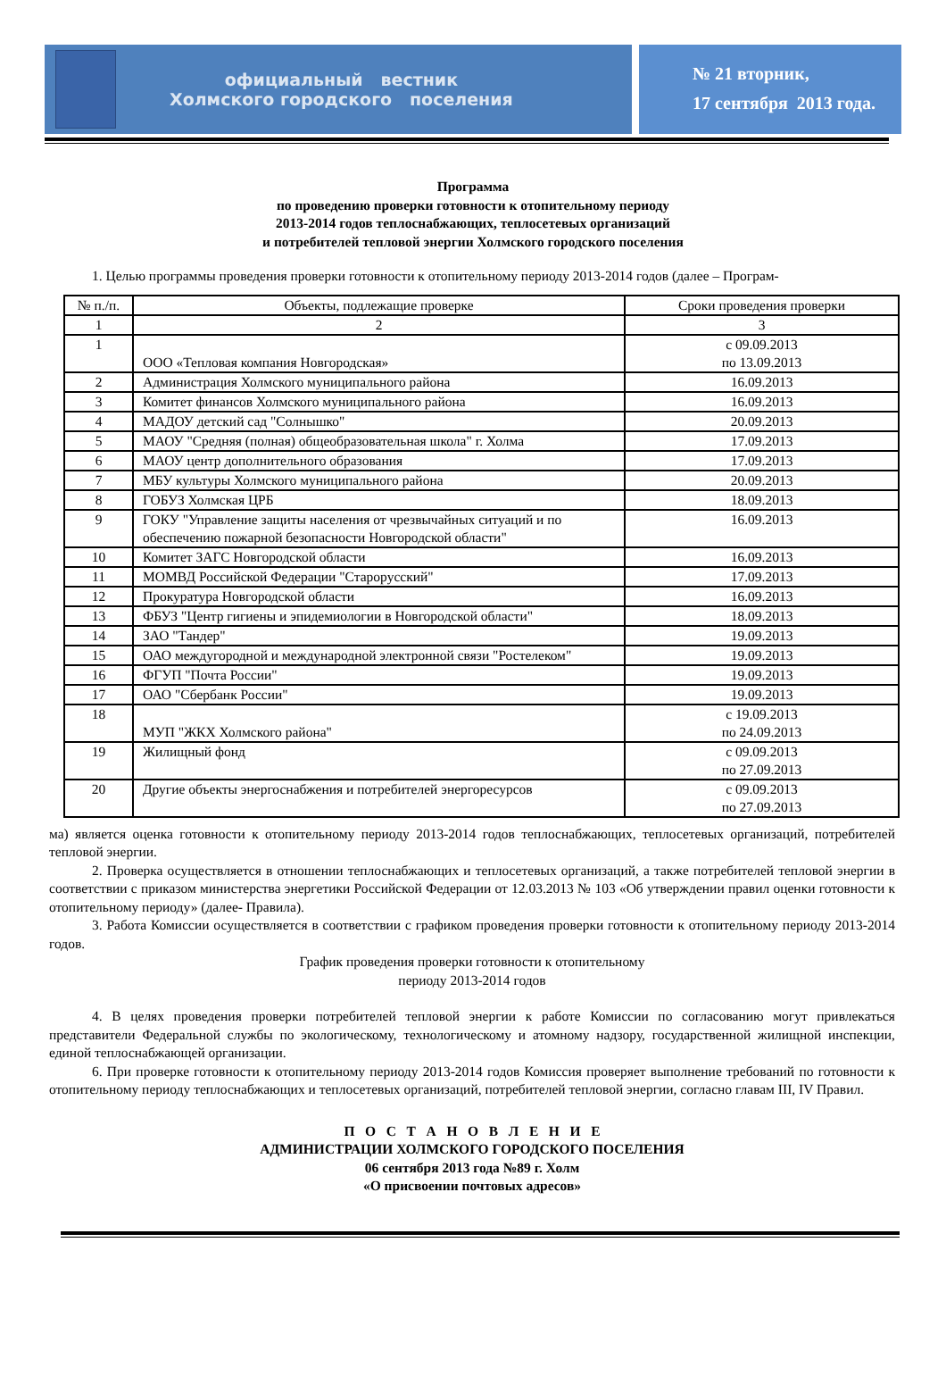официальный вестник
Холмского городского поселения
№ 21 вторник,
17 сентября 2013 года.
Программа
по проведению проверки готовности к отопительному периоду
2013-2014 годов теплоснабжающих, теплосетевых организаций
и потребителей тепловой энергии Холмского городского поселения
1. Целью программы проведения проверки готовности к отопительному периоду 2013-2014 годов (далее – Програм-
| № п./п. | Объекты, подлежащие проверке | Сроки проведения проверки |
| 1 | 2 | 3 |
| 1 | ООО «Тепловая компания Новгородская» | с 09.09.2013 по 13.09.2013 |
| 2 | Администрация Холмского муниципального района | 16.09.2013 |
| 3 | Комитет финансов Холмского муниципального района | 16.09.2013 |
| 4 | МАДОУ детский сад "Солнышко" | 20.09.2013 |
| 5 | МАОУ "Средняя (полная) общеобразовательная школа" г. Холма | 17.09.2013 |
| 6 | МАОУ центр дополнительного образования | 17.09.2013 |
| 7 | МБУ культуры Холмского муниципального района | 20.09.2013 |
| 8 | ГОБУЗ Холмская ЦРБ | 18.09.2013 |
| 9 | ГОКУ "Управление защиты населения от чрезвычайных ситуаций и по обеспечению пожарной безопасности Новгородской области" | 16.09.2013 |
| 10 | Комитет ЗАГС Новгородской области | 16.09.2013 |
| 11 | МОМВД Российской Федерации "Старорусский" | 17.09.2013 |
| 12 | Прокуратура Новгородской области | 16.09.2013 |
| 13 | ФБУЗ "Центр гигиены и эпидемиологии в Новгородской области" | 18.09.2013 |
| 14 | ЗАО "Тандер" | 19.09.2013 |
| 15 | ОАО междугородной и международной электронной связи "Ростелеком" | 19.09.2013 |
| 16 | ФГУП "Почта России" | 19.09.2013 |
| 17 | ОАО "Сбербанк России" | 19.09.2013 |
| 18 | МУП "ЖКХ Холмского района" | с 19.09.2013 по 24.09.2013 |
| 19 | Жилищный фонд | с 09.09.2013 по 27.09.2013 |
| 20 | Другие объекты энергоснабжения и потребителей энергоресурсов | с 09.09.2013 по 27.09.2013 |
ма) является оценка готовности к отопительному периоду 2013-2014 годов теплоснабжающих, теплосетевых организаций, потребителей тепловой энергии.
2. Проверка осуществляется в отношении теплоснабжающих и теплосетевых организаций, а также потребителей тепловой энергии в соответствии с приказом министерства энергетики Российской Федерации от 12.03.2013 № 103 «Об утверждении правил оценки готовности к отопительному периоду» (далее- Правила).
3. Работа Комиссии осуществляется в соответствии с графиком проведения проверки готовности к отопительному периоду 2013-2014 годов.
График проведения проверки готовности к отопительному
периоду 2013-2014 годов
4. В целях проведения проверки потребителей тепловой энергии к работе Комиссии по согласованию могут привлекаться представители Федеральной службы по экологическому, технологическому и атомному надзору, государственной жилищной инспекции, единой теплоснабжающей организации.
6. При проверке готовности к отопительному периоду 2013-2014 годов Комиссия проверяет выполнение требований по готовности к отопительному периоду теплоснабжающих и теплосетевых организаций, потребителей тепловой энергии, согласно главам III, IV Правил.
П О С Т А Н О В Л Е Н И Е
АДМИНИСТРАЦИИ ХОЛМСКОГО ГОРОДСКОГО ПОСЕЛЕНИЯ
06 сентября 2013 года №89 г. Холм
«О присвоении почтовых адресов»